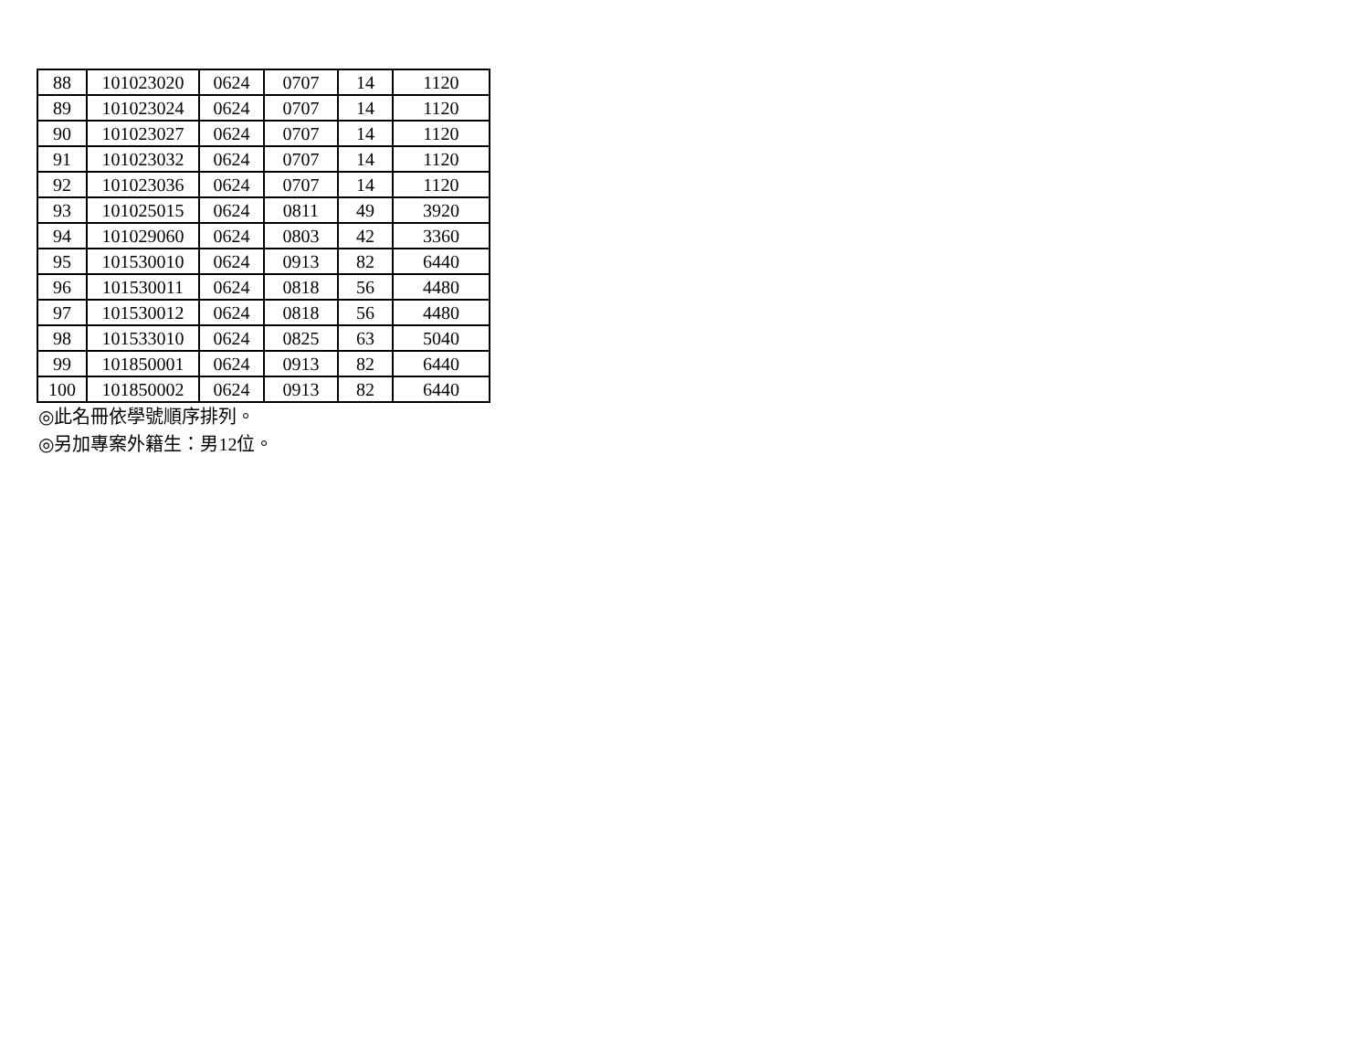| 88 | 101023020 | 0624 | 0707 | 14 | 1120 |
| 89 | 101023024 | 0624 | 0707 | 14 | 1120 |
| 90 | 101023027 | 0624 | 0707 | 14 | 1120 |
| 91 | 101023032 | 0624 | 0707 | 14 | 1120 |
| 92 | 101023036 | 0624 | 0707 | 14 | 1120 |
| 93 | 101025015 | 0624 | 0811 | 49 | 3920 |
| 94 | 101029060 | 0624 | 0803 | 42 | 3360 |
| 95 | 101530010 | 0624 | 0913 | 82 | 6440 |
| 96 | 101530011 | 0624 | 0818 | 56 | 4480 |
| 97 | 101530012 | 0624 | 0818 | 56 | 4480 |
| 98 | 101533010 | 0624 | 0825 | 63 | 5040 |
| 99 | 101850001 | 0624 | 0913 | 82 | 6440 |
| 100 | 101850002 | 0624 | 0913 | 82 | 6440 |
◎此名冊依學號順序排列。
◎另加專案外籍生：男12位。